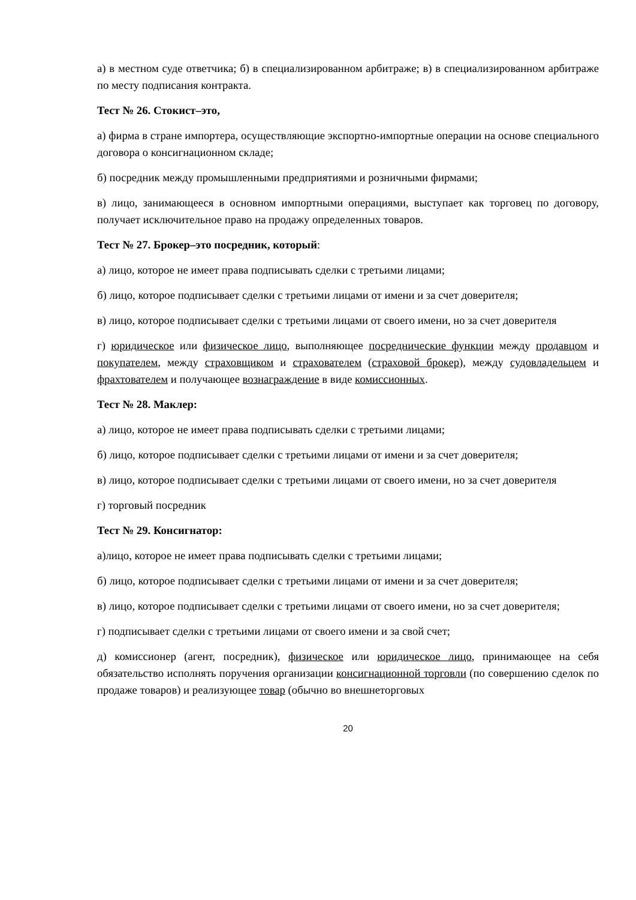а) в местном суде ответчика; б) в специализированном арбитраже; в) в специализированном арбитраже по месту подписания контракта.
Тест № 26. Стокист–это,
а) фирма в стране импортера, осуществляющие экспортно-импортные операции на основе специального договора о консигнационном складе;
б) посредник между промышленными предприятиями и розничными фирмами;
в) лицо, занимающееся в основном импортными операциями, выступает как торговец по договору, получает исключительное право на продажу определенных товаров.
Тест № 27. Брокер–это посредник, который:
а) лицо, которое не имеет права подписывать сделки с третьими лицами;
б) лицо, которое подписывает сделки с третьими лицами от имени и за счет доверителя;
в) лицо, которое подписывает сделки с третьими лицами от своего имени, но за счет доверителя
г) юридическое или физическое лицо, выполняющее посреднические функции между продавцом и покупателем, между страховщиком и страхователем (страховой брокер), между судовладельцем и фрахтователем и получающее вознаграждение в виде комиссионных.
Тест № 28. Маклер:
а) лицо, которое не имеет права подписывать сделки с третьими лицами;
б) лицо, которое подписывает сделки с третьими лицами от имени и за счет доверителя;
в) лицо, которое подписывает сделки с третьими лицами от своего имени, но за счет доверителя
г) торговый посредник
Тест № 29. Консигнатор:
а)лицо, которое не имеет права подписывать сделки с третьими лицами;
б) лицо, которое подписывает сделки с третьими лицами от имени и за счет доверителя;
в) лицо, которое подписывает сделки с третьими лицами от своего имени, но за счет доверителя;
г) подписывает сделки с третьими лицами от своего имени и за свой счет;
д) комиссионер (агент, посредник), физическое или юридическое лицо, принимающее на себя обязательство исполнять поручения организации консигнационной торговли (по совершению сделок по продаже товаров) и реализующее товар (обычно во внешнеторговых
20